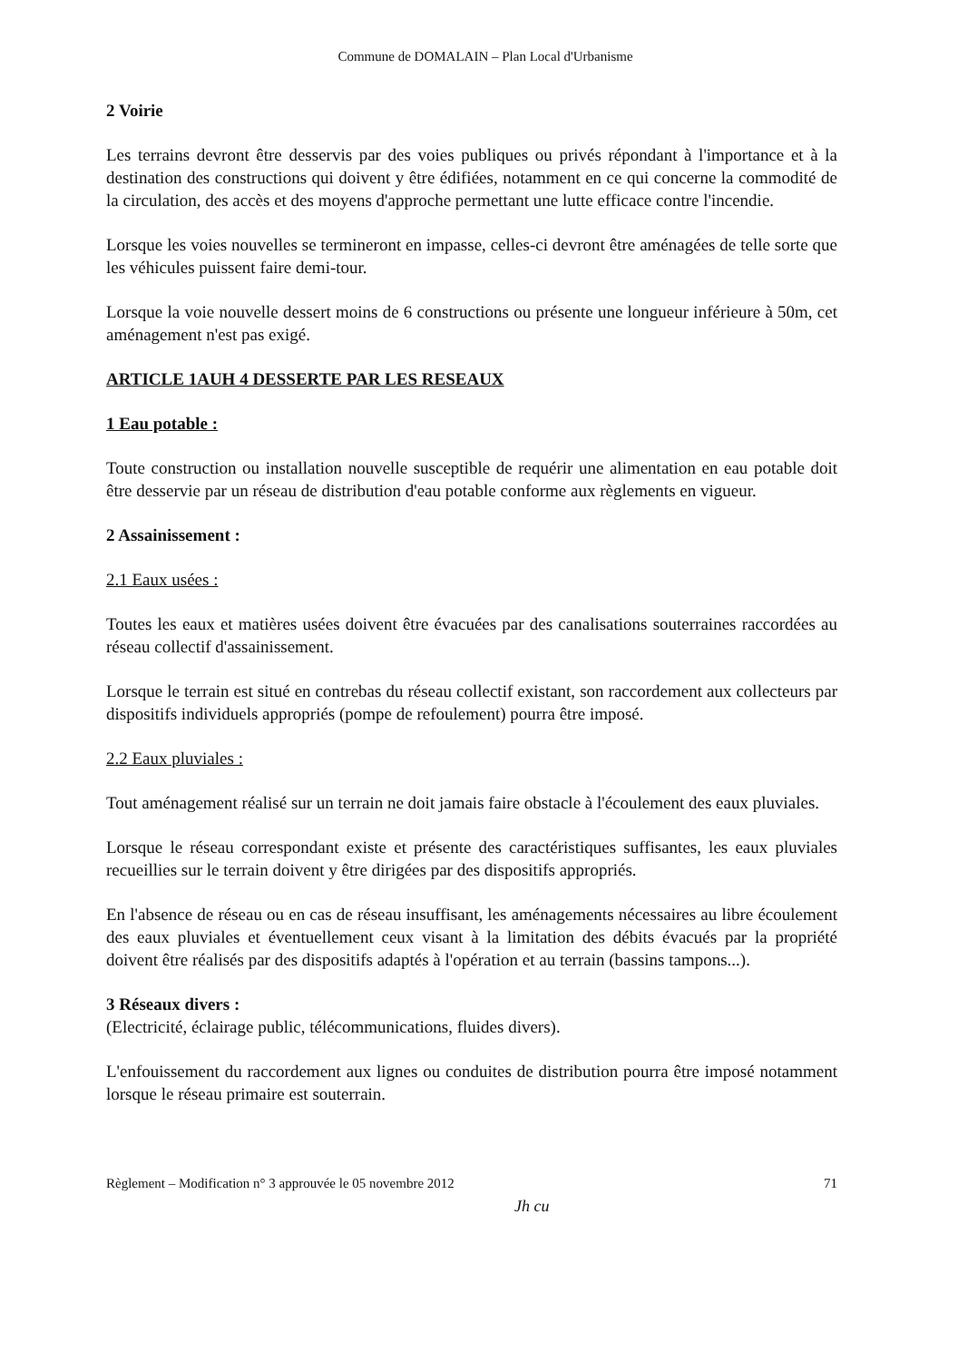Commune de DOMALAIN – Plan Local d'Urbanisme
2 Voirie
Les terrains devront être desservis par des voies publiques ou privés répondant à l'importance et à la destination des constructions qui doivent y être édifiées, notamment en ce qui concerne la commodité de la circulation, des accès et des moyens d'approche permettant une lutte efficace contre l'incendie.
Lorsque les voies nouvelles se termineront en impasse, celles-ci devront être aménagées de telle sorte que les véhicules puissent faire demi-tour.
Lorsque la voie nouvelle dessert moins de 6 constructions ou présente une longueur inférieure à 50m, cet aménagement n'est pas exigé.
ARTICLE 1AUH 4 DESSERTE PAR LES RESEAUX
1 Eau potable :
Toute construction ou installation nouvelle susceptible de requérir une alimentation en eau potable doit être desservie par un réseau de distribution d'eau potable conforme aux règlements en vigueur.
2 Assainissement :
2.1 Eaux usées :
Toutes les eaux et matières usées doivent être évacuées par des canalisations souterraines raccordées au réseau collectif d'assainissement.
Lorsque le terrain est situé en contrebas du réseau collectif existant, son raccordement aux collecteurs par dispositifs individuels appropriés (pompe de refoulement) pourra être imposé.
2.2 Eaux pluviales :
Tout aménagement réalisé sur un terrain ne doit jamais faire obstacle à l'écoulement des eaux pluviales.
Lorsque le réseau correspondant existe et présente des caractéristiques suffisantes, les eaux pluviales recueillies sur le terrain doivent y être dirigées par des dispositifs appropriés.
En l'absence de réseau ou en cas de réseau insuffisant, les aménagements nécessaires au libre écoulement des eaux pluviales et éventuellement ceux visant à la limitation des débits évacués par la propriété doivent être réalisés par des dispositifs adaptés à l'opération et au terrain (bassins tampons...).
3 Réseaux divers :
(Electricité, éclairage public, télécommunications, fluides divers).
L'enfouissement du raccordement aux lignes ou conduites de distribution pourra être imposé notamment lorsque le réseau primaire est souterrain.
Règlement – Modification n° 3 approuvée le 05 novembre 2012 71
Jh cu